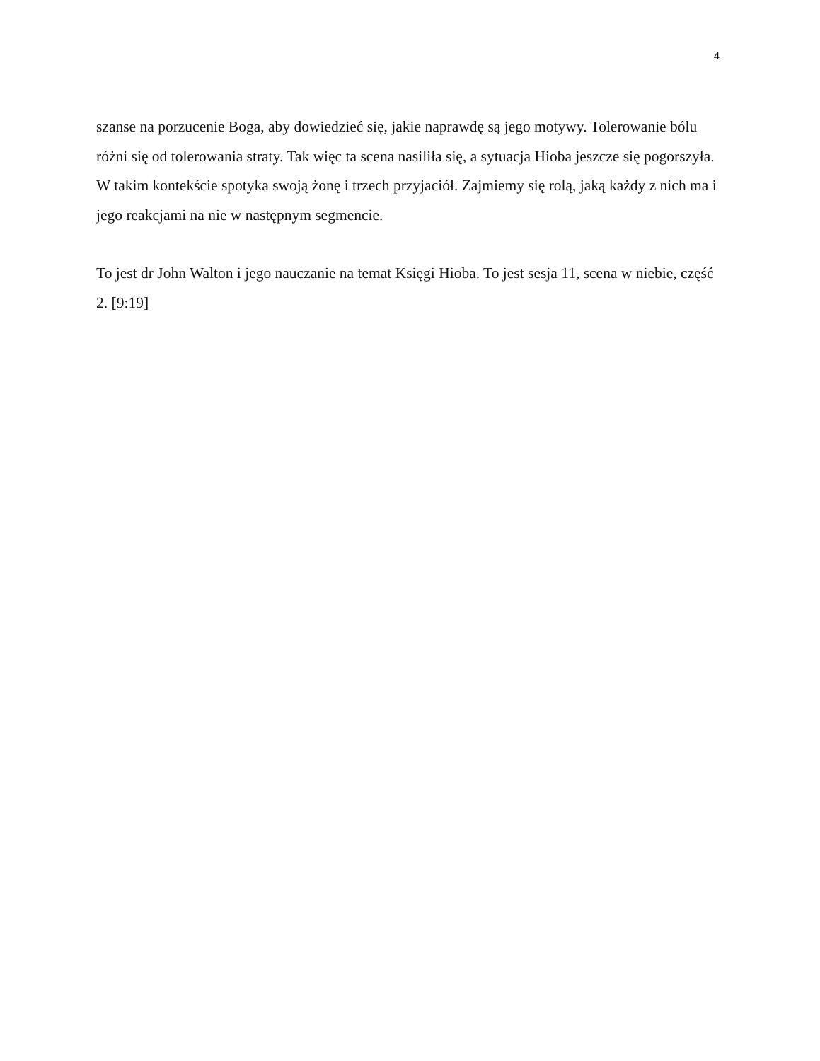4
szanse na porzucenie Boga, aby dowiedzieć się, jakie naprawdę są jego motywy. Tolerowanie bólu różni się od tolerowania straty. Tak więc ta scena nasiliła się, a sytuacja Hioba jeszcze się pogorszyła.
W takim kontekście spotyka swoją żonę i trzech przyjaciół. Zajmiemy się rolą, jaką każdy z nich ma i jego reakcjami na nie w następnym segmencie.
To jest dr John Walton i jego nauczanie na temat Księgi Hioba. To jest sesja 11, scena w niebie, część 2. [9:19]